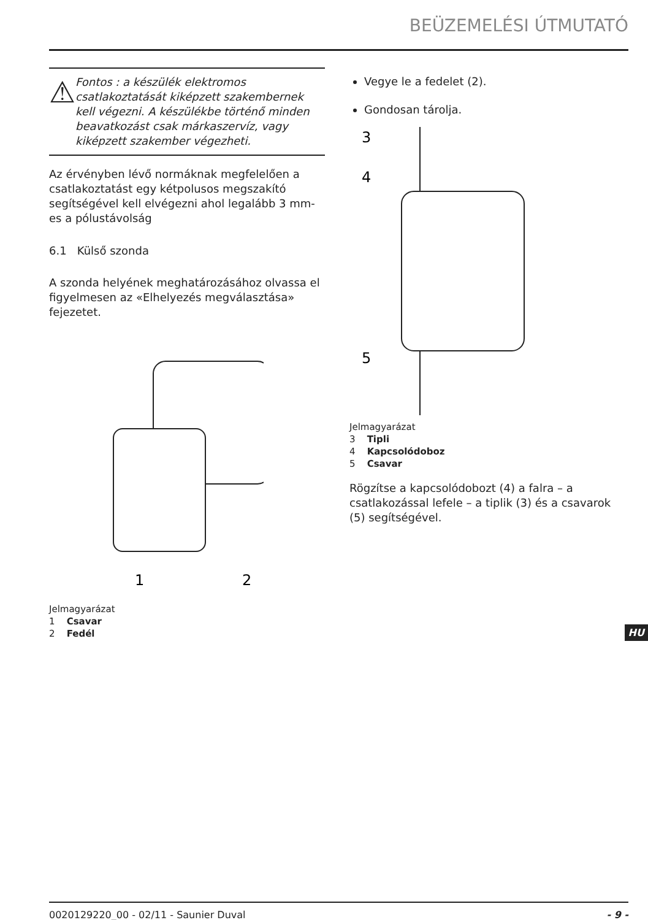BEÜZEMELÉSI ÚTMUTATÓ
⚠
Fontos : a készülék elektromos csatlakoztatását kiképzett szakembernek kell végezni. A készülékbe történő minden beavatkozást csak márkaszervíz, vagy kiképzett szakember végezheti.
Az érvényben lévő normáknak megfelelően a csatlakoztatást egy kétpolusos megszakító segítségével kell elvégezni ahol legalább 3 mm-es a pólustávolság
6.1 Külső szonda
A szonda helyének meghatározásához olvassa el figyelmesen az «Elhelyezés megválasztása» fejezetet.
1
2
Jelmagyarázat
1 Csavar
2 Fedél
Vegye le a fedelet (2).
Gondosan tárolja.
3
4
5
Jelmagyarázat
3 Tipli
4 Kapcsolódoboz
5 Csavar
Rögzítse a kapcsolódobozt (4) a falra – a csatlakozással lefele – a tiplik (3) és a csavarok (5) segítségével.
HU
0020129220_00 - 02/11 - Saunier Duval - 9 -